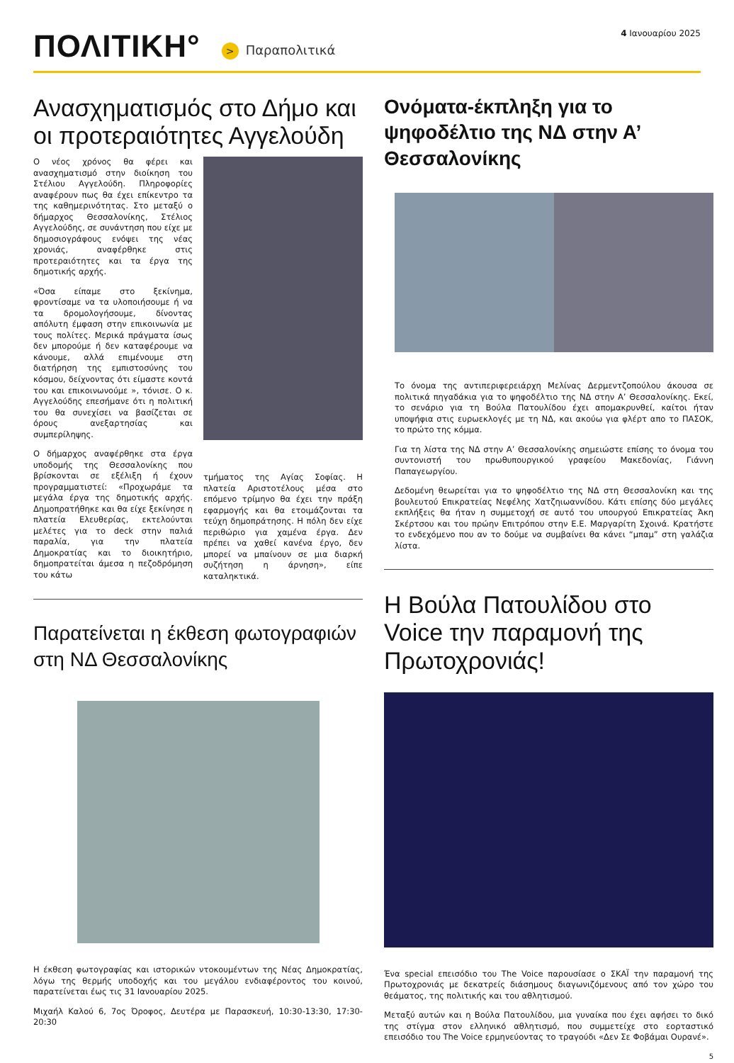ΠΟΛΙΤΙΚΗ°
> Παραπολιτικά
4 Ιανουαρίου 2025
Ανασχηματισμός στο Δήμο και οι προτεραιότητες Αγγελούδη
Ο νέος χρόνος θα φέρει και ανασχηματισμό στην διοίκηση του Στέλιου Αγγελούδη. Πληροφορίες αναφέρουν πως θα έχει επίκεντρο τα της καθημερινότητας. Στο μεταξύ ο δήμαρχος Θεσσαλονίκης, Στέλιος Αγγελούδης, σε συνάντηση που είχε με δημοσιογράφους ενόψει της νέας χρονιάς, αναφέρθηκε στις προτεραιότητες και τα έργα της δημοτικής αρχής.
«Όσα είπαμε στο ξεκίνημα, φροντίσαμε να τα υλοποιήσουμε ή να τα δρομολογήσουμε, δίνοντας απόλυτη έμφαση στην επικοινωνία με τους πολίτες. Μερικά πράγματα ίσως δεν μπορούμε ή δεν καταφέρουμε να κάνουμε, αλλά επιμένουμε στη διατήρηση της εμπιστοσύνης του κόσμου, δείχνοντας ότι είμαστε κοντά του και επικοινωνούμε », τόνισε. Ο κ. Αγγελούδης επεσήμανε ότι η πολιτική του θα συνεχίσει να βασίζεται σε όρους ανεξαρτησίας και συμπερίληψης.
Ο δήμαρχος αναφέρθηκε στα έργα υποδομής της Θεσσαλονίκης που βρίσκονται σε εξέλιξη ή έχουν προγραμματιστεί: «Προχωράμε τα μεγάλα έργα της δημοτικής αρχής. Δημοπρατήθηκε και θα είχε ξεκίνησε η πλατεία Ελευθερίας, εκτελούνται μελέτες για το deck στην παλιά παραλία, για την πλατεία Δημοκρατίας και το διοικητήριο, δημοπρατείται άμεσα η πεζοδρόμηση του κάτω
τμήματος της Αγίας Σοφίας. Η πλατεία Αριστοτέλους μέσα στο επόμενο τρίμηνο θα έχει την πράξη εφαρμογής και θα ετοιμάζονται τα τεύχη δημοπράτησης. Η πόλη δεν είχε περιθώριο για χαμένα έργα. Δεν πρέπει να χαθεί κανένα έργο, δεν μπορεί να μπαίνουν σε μια διαρκή συζήτηση η άρνηση», είπε καταληκτικά.
Παρατείνεται η έκθεση φωτογραφιών στη ΝΔ Θεσσαλονίκης
Η έκθεση φωτογραφίας και ιστορικών ντοκουμέντων της Νέας Δημοκρατίας, λόγω της θερμής υποδοχής και του μεγάλου ενδιαφέροντος του κοινού, παρατείνεται έως τις 31 Ιανουαρίου 2025.
Μιχαήλ Καλού 6, 7ος Όροφος, Δευτέρα με Παρασκευή, 10:30-13:30, 17:30-20:30
Ονόματα-έκπληξη για το ψηφοδέλτιο της ΝΔ στην Α’ Θεσσαλονίκης
Το όνομα της αντιπεριφερειάρχη Μελίνας Δερμεντζοπούλου άκουσα σε πολιτικά πηγαδάκια για το ψηφοδέλτιο της ΝΔ στην Α’ Θεσσαλονίκης. Εκεί, το σενάριο για τη Βούλα Πατουλίδου έχει απομακρυνθεί, καίτοι ήταν υποψήφια στις ευρωεκλογές με τη ΝΔ, και ακούω για φλέρτ απο το ΠΑΣΟΚ, το πρώτο της κόμμα.
Για τη λίστα της ΝΔ στην Α’ Θεσσαλονίκης σημειώστε επίσης το όνομα του συντονιστή του πρωθυπουργικού γραφείου Μακεδονίας, Γιάννη Παπαγεωργίου.
Δεδομένη θεωρείται για το ψηφοδέλτιο της ΝΔ στη Θεσσαλονίκη και της βουλευτού Επικρατείας Νεφέλης Χατζηιωαννίδου. Κάτι επίσης δύο μεγάλες εκπλήξεις θα ήταν η συμμετοχή σε αυτό του υπουργού Επικρατείας Άκη Σκέρτσου και του πρώην Επιτρόπου στην Ε.Ε. Μαργαρίτη Σχοινά. Κρατήστε το ενδεχόμενο που αν το δούμε να συμβαίνει θα κάνει “μπαμ” στη γαλάζια λίστα.
Η Βούλα Πατουλίδου στο Voice την παραμονή της Πρωτοχρονιάς!
Ένα special επεισόδιο του The Voice παρουσίασε ο ΣΚΑΪ την παραμονή της Πρωτοχρονιάς με δεκατρείς διάσημους διαγωνιζόμενους από τον χώρο του θεάματος, της πολιτικής και του αθλητισμού.
Μεταξύ αυτών και η Βούλα Πατουλίδου, μια γυναίκα που έχει αφήσει το δικό της στίγμα στον ελληνικό αθλητισμό, που συμμετείχε στο εορταστικό επεισόδιο του The Voice ερμηνεύοντας το τραγούδι «Δεν Σε Φοβάμαι Ουρανέ».
5